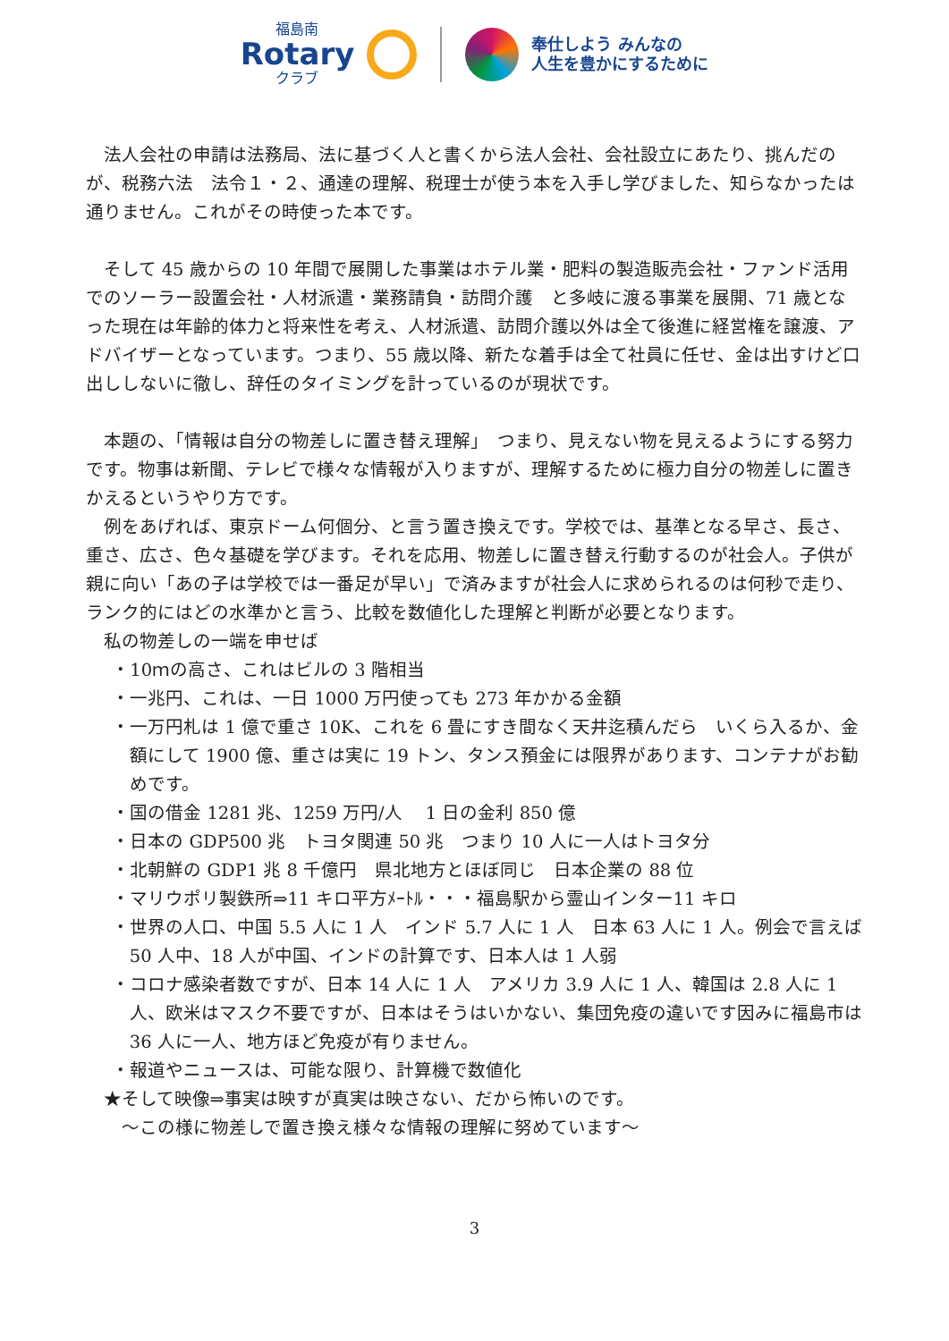福島南
Rotary
クラブ
奉仕しよう みんなの
人生を豊かにするために
法人会社の申請は法務局、法に基づく人と書くから法人会社、会社設立にあたり、挑んだのが、税務六法　法令１・２、通達の理解、税理士が使う本を入手し学びました、知らなかったは通りません。これがその時使った本です。
そして 45 歳からの 10 年間で展開した事業はホテル業・肥料の製造販売会社・ファンド活用でのソーラー設置会社・人材派遣・業務請負・訪問介護　と多岐に渡る事業を展開、71 歳となった現在は年齢的体力と将来性を考え、人材派遣、訪問介護以外は全て後進に経営権を譲渡、アドバイザーとなっています。つまり、55 歳以降、新たな着手は全て社員に任せ、金は出すけど口出ししないに徹し、辞任のタイミングを計っているのが現状です。
本題の、「情報は自分の物差しに置き替え理解」　つまり、見えない物を見えるようにする努力です。物事は新聞、テレビで様々な情報が入りますが、理解するために極力自分の物差しに置きかえるというやり方です。
例をあげれば、東京ドーム何個分、と言う置き換えです。学校では、基準となる早さ、長さ、重さ、広さ、色々基礎を学びます。それを応用、物差しに置き替え行動するのが社会人。子供が親に向い「あの子は学校では一番足が早い」で済みますが社会人に求められるのは何秒で走り、ランク的にはどの水準かと言う、比較を数値化した理解と判断が必要となります。
私の物差しの一端を申せば
・10ｍの高さ、これはビルの 3 階相当
・一兆円、これは、一日 1000 万円使っても 273 年かかる金額
・一万円札は 1 億で重さ 10K、これを 6 畳にすき間なく天井迄積んだら　いくら入るか、金額にして 1900 億、重さは実に 19 トン、タンス預金には限界があります、コンテナがお勧めです。
・国の借金 1281 兆、1259 万円/人　 1 日の金利 850 億
・日本の GDP500 兆　トヨタ関連 50 兆　つまり 10 人に一人はトヨタ分
・北朝鮮の GDP1 兆 8 千億円　県北地方とほぼ同じ　日本企業の 88 位
・マリウポリ製鉄所⇒11 キロ平方ﾒｰﾄﾙ・・・福島駅から霊山インター11 キロ
・世界の人口、中国 5.5 人に 1 人　インド 5.7 人に 1 人　日本 63 人に 1 人。例会で言えば 50 人中、18 人が中国、インドの計算です、日本人は 1 人弱
・コロナ感染者数ですが、日本 14 人に 1 人　アメリカ 3.9 人に 1 人、韓国は 2.8 人に 1 人、欧米はマスク不要ですが、日本はそうはいかない、集団免疫の違いです因みに福島市は 36 人に一人、地方ほど免疫が有りません。
・報道やニュースは、可能な限り、計算機で数値化
★そして映像⇒事実は映すが真実は映さない、だから怖いのです。
　～この様に物差しで置き換え様々な情報の理解に努めています～
3